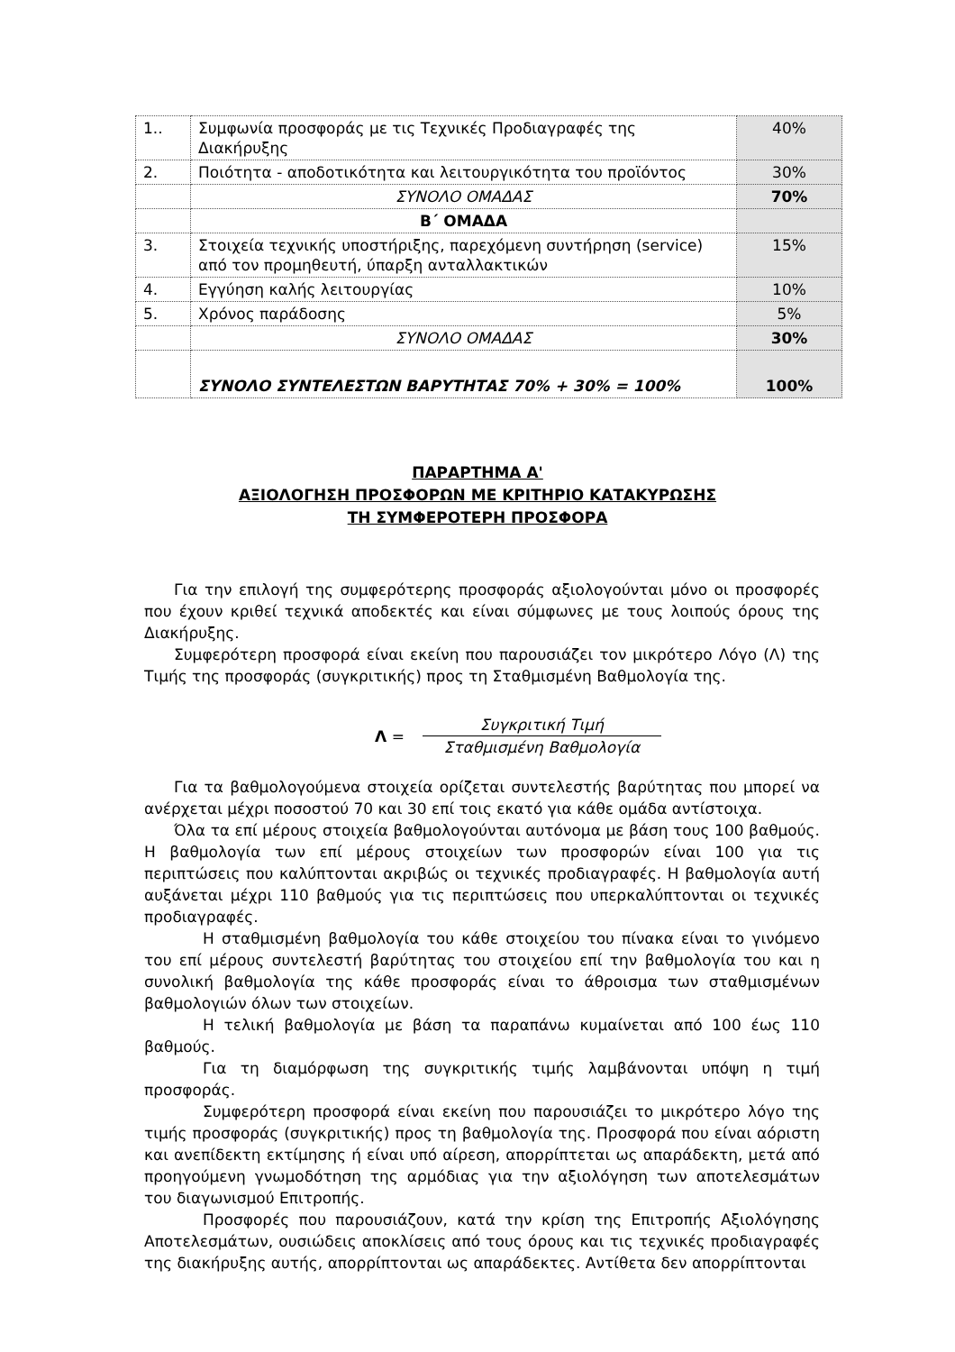| 1.. | Συμφωνία προσφοράς με τις Τεχνικές Προδιαγραφές της Διακήρυξης | 40% |
| 2. | Ποιότητα - αποδοτικότητα και λειτουργικότητα του προϊόντος | 30% |
| | ΣΥΝΟΛΟ ΟΜΑΔΑΣ | 70% |
| | Β΄ ΟΜΑΔΑ | |
| 3. | Στοιχεία τεχνικής υποστήριξης, παρεχόμενη συντήρηση (service) από τον προμηθευτή, ύπαρξη ανταλλακτικών | 15% |
| 4. | Εγγύηση καλής λειτουργίας | 10% |
| 5. | Χρόνος παράδοσης | 5% |
| | ΣΥΝΟΛΟ ΟΜΑΔΑΣ | 30% |
| | ΣΥΝΟΛΟ ΣΥΝΤΕΛΕΣΤΩΝ ΒΑΡΥΤΗΤΑΣ 70% + 30% = 100% | 100% |
ΠΑΡΑΡΤΗΜΑ Α'
ΑΞΙΟΛΟΓΗΣΗ ΠΡΟΣΦΟΡΩΝ ΜΕ ΚΡΙΤΗΡΙΟ ΚΑΤΑΚΥΡΩΣΗΣ
ΤΗ ΣΥΜΦΕΡΟΤΕΡΗ ΠΡΟΣΦΟΡΑ
Για την επιλογή της συμφερότερης προσφοράς αξιολογούνται μόνο οι προσφορές που έχουν κριθεί τεχνικά αποδεκτές και είναι σύμφωνες με τους λοιπούς όρους της Διακήρυξης.
Συμφερότερη προσφορά είναι εκείνη που παρουσιάζει τον μικρότερο Λόγο (Λ) της Τιμής της προσφοράς (συγκριτικής) προς τη Σταθμισμένη Βαθμολογία της.
Λ =
Συγκριτική Τιμή
Σταθμισμένη Βαθμολογία
Για τα βαθμολογούμενα στοιχεία ορίζεται συντελεστής βαρύτητας που μπορεί να ανέρχεται μέχρι ποσοστού 70 και 30 επί τοις εκατό για κάθε ομάδα αντίστοιχα.
Όλα τα επί μέρους στοιχεία βαθμολογούνται αυτόνομα με βάση τους 100 βαθμούς. Η βαθμολογία των επί μέρους στοιχείων των προσφορών είναι 100 για τις περιπτώσεις που καλύπτονται ακριβώς οι τεχνικές προδιαγραφές. Η βαθμολογία αυτή αυξάνεται μέχρι 110 βαθμούς για τις περιπτώσεις που υπερκαλύπτονται οι τεχνικές προδιαγραφές.
Η σταθμισμένη βαθμολογία του κάθε στοιχείου του πίνακα είναι το γινόμενο του επί μέρους συντελεστή βαρύτητας του στοιχείου επί την βαθμολογία του και η συνολική βαθμολογία της κάθε προσφοράς είναι το άθροισμα των σταθμισμένων βαθμολογιών όλων των στοιχείων.
Η τελική βαθμολογία με βάση τα παραπάνω κυμαίνεται από 100 έως 110 βαθμούς.
Για τη διαμόρφωση της συγκριτικής τιμής λαμβάνονται υπόψη η τιμή προσφοράς.
Συμφερότερη προσφορά είναι εκείνη που παρουσιάζει το μικρότερο λόγο της τιμής προσφοράς (συγκριτικής) προς τη βαθμολογία της. Προσφορά που είναι αόριστη και ανεπίδεκτη εκτίμησης ή είναι υπό αίρεση, απορρίπτεται ως απαράδεκτη, μετά από προηγούμενη γνωμοδότηση της αρμόδιας για την αξιολόγηση των αποτελεσμάτων του διαγωνισμού Επιτροπής.
Προσφορές που παρουσιάζουν, κατά την κρίση της Επιτροπής Αξιολόγησης Αποτελεσμάτων, ουσιώδεις αποκλίσεις από τους όρους και τις τεχνικές προδιαγραφές της διακήρυξης αυτής, απορρίπτονται ως απαράδεκτες. Αντίθετα δεν απορρίπτονται